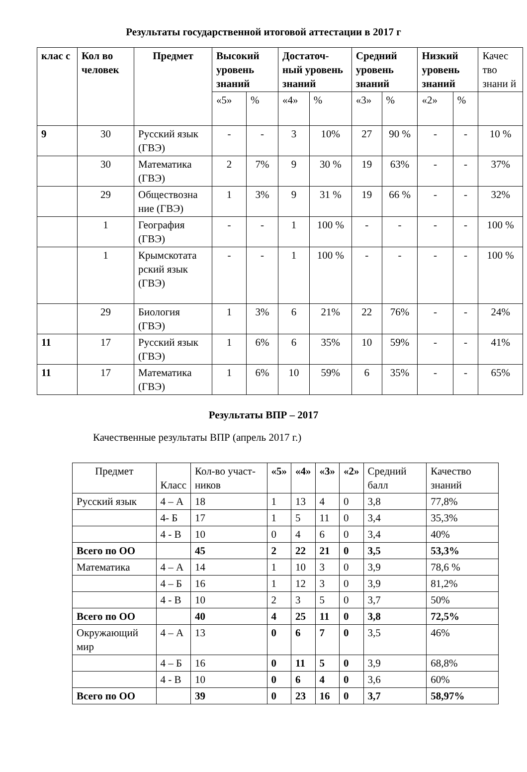Результаты государственной итоговой аттестации в 2017 г
| клас с | Кол во человек | Предмет | Высокий уровень знаний | | Достаточ-ный уровень знаний | | Средний уровень знаний | | Низкий уровень знаний | | Качес тво знани й |
| --- | --- | --- | --- | --- | --- | --- | --- | --- | --- | --- | --- |
| | | | «5» | % | «4» | % | «3» | % | «2» | % | |
| 9 | 30 | Русский язык (ГВЭ) | - | - | 3 | 10% | 27 | 90 % | - | - | 10 % |
| | 30 | Математика (ГВЭ) | 2 | 7% | 9 | 30 % | 19 | 63% | - | - | 37% |
| | 29 | Обществозна ние (ГВЭ) | 1 | 3% | 9 | 31 % | 19 | 66 % | - | - | 32% |
| | 1 | География (ГВЭ) | - | - | 1 | 100 % | - | - | - | - | 100 % |
| | 1 | Крымскотата рский язык (ГВЭ) | - | - | 1 | 100 % | - | - | - | - | 100 % |
| | 29 | Биология (ГВЭ) | 1 | 3% | 6 | 21% | 22 | 76% | - | - | 24% |
| 11 | 17 | Русский язык (ГВЭ) | 1 | 6% | 6 | 35% | 10 | 59% | - | - | 41% |
| 11 | 17 | Математика (ГВЭ) | 1 | 6% | 10 | 59% | 6 | 35% | - | - | 65% |
Результаты ВПР – 2017
Качественные результаты ВПР (апрель 2017 г.)
| Предмет | Класс | Кол-во участ-ников | «5» | «4» | «3» | «2» | Средний балл | Качество знаний |
| Русский язык | 4 – А | 18 | 1 | 13 | 4 | 0 | 3,8 | 77,8% |
| | 4- Б | 17 | 1 | 5 | 11 | 0 | 3,4 | 35,3% |
| | 4 - В | 10 | 0 | 4 | 6 | 0 | 3,4 | 40% |
| Всего по ОО | | 45 | 2 | 22 | 21 | 0 | 3,5 | 53,3% |
| Математика | 4 – А | 14 | 1 | 10 | 3 | 0 | 3,9 | 78,6 % |
| | 4 – Б | 16 | 1 | 12 | 3 | 0 | 3,9 | 81,2% |
| | 4 - В | 10 | 2 | 3 | 5 | 0 | 3,7 | 50% |
| Всего по ОО | | 40 | 4 | 25 | 11 | 0 | 3,8 | 72,5% |
| Окружающий мир | 4 – А | 13 | 0 | 6 | 7 | 0 | 3,5 | 46% |
| | 4 – Б | 16 | 0 | 11 | 5 | 0 | 3,9 | 68,8% |
| | 4 - В | 10 | 0 | 6 | 4 | 0 | 3,6 | 60% |
| Всего по ОО | | 39 | 0 | 23 | 16 | 0 | 3,7 | 58,97% |